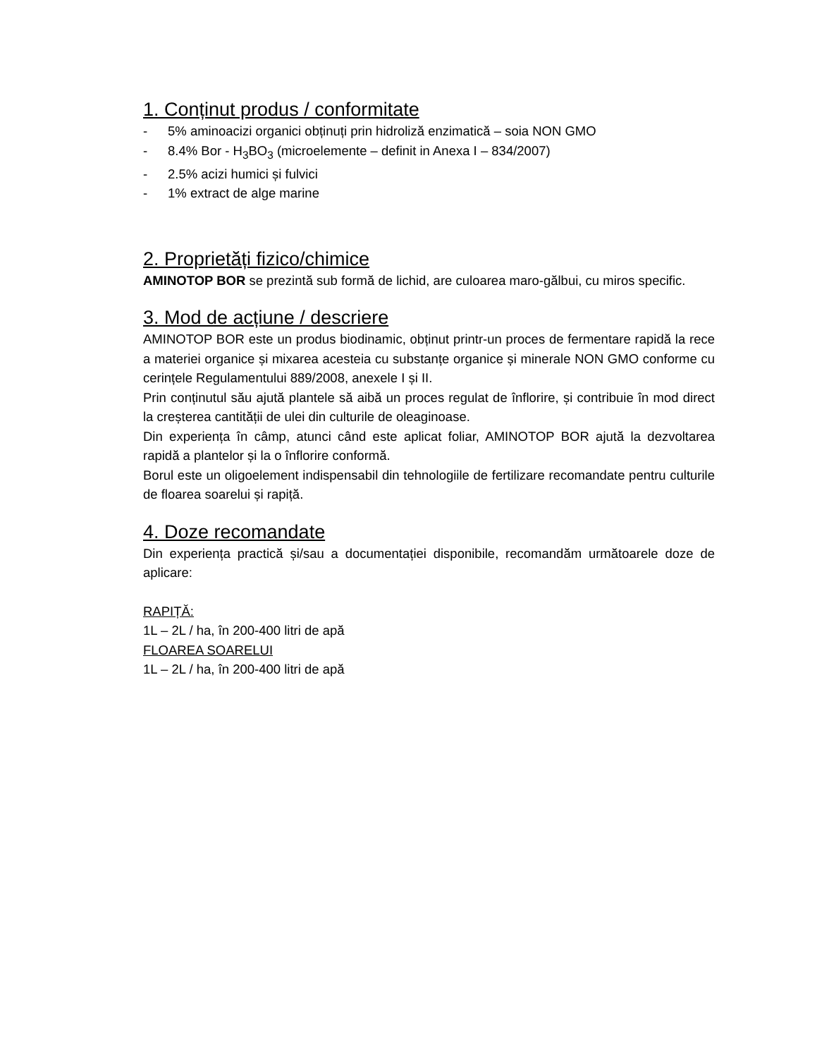1. Conținut produs / conformitate
- 5% aminoacizi organici obținuți prin hidroliză enzimatică – soia NON GMO
- 8.4% Bor - H<sub>3</sub>BO<sub>3</sub> (microelemente – definit in Anexa I – 834/2007)
- 2.5% acizi humici și fulvici
- 1% extract de alge marine
2. Proprietăți fizico/chimice
AMINOTOP BOR se prezintă sub formă de lichid, are culoarea maro-gălbui, cu miros specific.
3. Mod de acțiune / descriere
AMINOTOP BOR este un produs biodinamic, obținut printr-un proces de fermentare rapidă la rece a materiei organice și mixarea acesteia cu substanțe organice și minerale NON GMO conforme cu cerințele Regulamentului 889/2008, anexele I și II.
Prin conținutul său ajută plantele să aibă un proces regulat de înflorire, și contribuie în mod direct la creșterea cantității de ulei din culturile de oleaginoase.
Din experiența în câmp, atunci când este aplicat foliar, AMINOTOP BOR ajută la dezvoltarea rapidă a plantelor și la o înflorire conformă.
Borul este un oligoelement indispensabil din tehnologiile de fertilizare recomandate pentru culturile de floarea soarelui și rapiță.
4. Doze recomandate
Din experiența practică și/sau a documentației disponibile, recomandăm următoarele doze de aplicare:
RAPIȚĂ:
1L – 2L / ha, în 200-400 litri de apă
FLOAREA SOARELUI
1L – 2L / ha, în 200-400 litri de apă